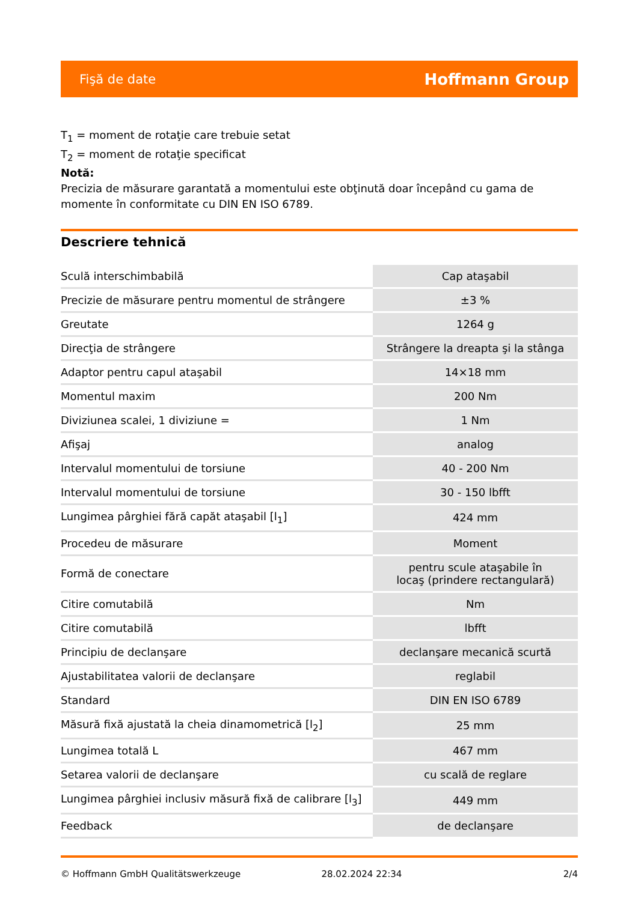Fişă de date Hoffmann Group
T<sub>1</sub> = moment de rotaţie care trebuie setat
T<sub>2</sub> = moment de rotaţie specificat
Notă:
Precizia de măsurare garantată a momentului este obţinută doar începând cu gama de momente în conformitate cu DIN EN ISO 6789.
Descriere tehnică
| Sculă interschimbabilă | Cap ataşabil |
| Precizie de măsurare pentru momentul de strângere | ±3 % |
| Greutate | 1264 g |
| Direcţia de strângere | Strângere la dreapta şi la stânga |
| Adaptor pentru capul ataşabil | 14×18 mm |
| Momentul maxim | 200 Nm |
| Diviziunea scalei, 1 diviziune = | 1 Nm |
| Afişaj | analog |
| Intervalul momentului de torsiune | 40 - 200 Nm |
| Intervalul momentului de torsiune | 30 - 150 lbfft |
| Lungimea pârghiei fără capăt ataşabil [l<sub>1</sub>] | 424 mm |
| Procedeu de măsurare | Moment |
| Formă de conectare | pentru scule ataşabile în locaş (prindere rectangulară) |
| Citire comutabilă | Nm |
| Citire comutabilă | lbfft |
| Principiu de declanşare | declanşare mecanică scurtă |
| Ajustabilitatea valorii de declanşare | reglabil |
| Standard | DIN EN ISO 6789 |
| Măsură fixă ajustată la cheia dinamometrică [l<sub>2</sub>] | 25 mm |
| Lungimea totală L | 467 mm |
| Setarea valorii de declanşare | cu scală de reglare |
| Lungimea pârghiei inclusiv măsură fixă de calibrare [l<sub>3</sub>] | 449 mm |
| Feedback | de declanşare |
© Hoffmann GmbH Qualitätswerkzeuge 28.02.2024 22:34 2/4